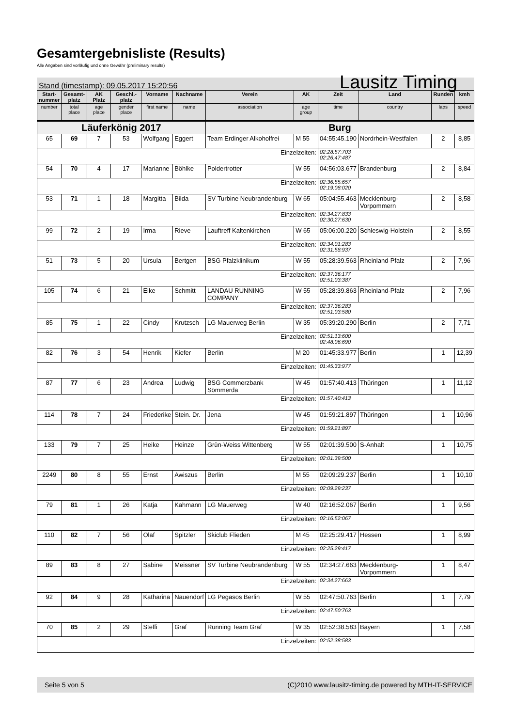Gesamtergebnisliste (Results)
Alle Angaben sind vorläufig und ohne Gewähr (preliminary results)
Stand (timestamp): 09.05.2017 15:20:56 Lausitz Timing
| Start- nummer | Gesamt- platz | AK Platz | Geschl.- platz | Vorname | Nachname | Verein | AK | Zeit | Land | Runden | kmh |
| --- | --- | --- | --- | --- | --- | --- | --- | --- | --- | --- | --- |
| number | total place | age place | gender place | first name | name | association | age group | time | country | laps | speed |
| Läuferkönig 2017 | | | | | | Burg | | | | | |
| 65 | 69 | 7 | 53 | Wolfgang | Eggert | Team Erdinger Alkoholfrei | M 55 | 04:55:45.190 | Nordrhein-Westfalen | 2 | 8,85 |
| Einzelzeiten: | | | | | | | | 02:28:57:703 02:26:47:487 | | | |
| 54 | 70 | 4 | 17 | Marianne | Böhlke | Poldertrotter | W 55 | 04:56:03.677 | Brandenburg | 2 | 8,84 |
| Einzelzeiten: | | | | | | | | 02:36:55:657 02:19:08:020 | | | |
| 53 | 71 | 1 | 18 | Margitta | Bilda | SV Turbine Neubrandenburg | W 65 | 05:04:55.463 | Mecklenburg-Vorpommern | 2 | 8,58 |
| Einzelzeiten: | | | | | | | | 02:34:27:833 02:30:27:630 | | | |
| 99 | 72 | 2 | 19 | Irma | Rieve | Lauftreff Kaltenkirchen | W 65 | 05:06:00.220 | Schleswig-Holstein | 2 | 8,55 |
| Einzelzeiten: | | | | | | | | 02:34:01:283 02:31:58:937 | | | |
| 51 | 73 | 5 | 20 | Ursula | Bertgen | BSG Pfalzklinikum | W 55 | 05:28:39.563 | Rheinland-Pfalz | 2 | 7,96 |
| Einzelzeiten: | | | | | | | | 02:37:36:177 02:51:03:387 | | | |
| 105 | 74 | 6 | 21 | Elke | Schmitt | LANDAU RUNNING COMPANY | W 55 | 05:28:39.863 | Rheinland-Pfalz | 2 | 7,96 |
| Einzelzeiten: | | | | | | | | 02:37:36:283 02:51:03:580 | | | |
| 85 | 75 | 1 | 22 | Cindy | Krutzsch | LG Mauerweg Berlin | W 35 | 05:39:20.290 | Berlin | 2 | 7,71 |
| Einzelzeiten: | | | | | | | | 02:51:13:600 02:48:06:690 | | | |
| 82 | 76 | 3 | 54 | Henrik | Kiefer | Berlin | M 20 | 01:45:33.977 | Berlin | 1 | 12,39 |
| Einzelzeiten: | | | | | | | | 01:45:33:977 | | | |
| 87 | 77 | 6 | 23 | Andrea | Ludwig | BSG Commerzbank Sömmerda | W 45 | 01:57:40.413 | Thüringen | 1 | 11,12 |
| Einzelzeiten: | | | | | | | | 01:57:40:413 | | | |
| 114 | 78 | 7 | 24 | Friederike | Stein. Dr. | Jena | W 45 | 01:59:21.897 | Thüringen | 1 | 10,96 |
| Einzelzeiten: | | | | | | | | 01:59:21:897 | | | |
| 133 | 79 | 7 | 25 | Heike | Heinze | Grün-Weiss Wittenberg | W 55 | 02:01:39.500 | S-Anhalt | 1 | 10,75 |
| Einzelzeiten: | | | | | | | | 02:01:39:500 | | | |
| 2249 | 80 | 8 | 55 | Ernst | Awiszus | Berlin | M 55 | 02:09:29.237 | Berlin | 1 | 10,10 |
| Einzelzeiten: | | | | | | | | 02:09:29:237 | | | |
| 79 | 81 | 1 | 26 | Katja | Kahmann | LG Mauerweg | W 40 | 02:16:52.067 | Berlin | 1 | 9,56 |
| Einzelzeiten: | | | | | | | | 02:16:52:067 | | | |
| 110 | 82 | 7 | 56 | Olaf | Spitzler | Skiclub Flieden | M 45 | 02:25:29.417 | Hessen | 1 | 8,99 |
| Einzelzeiten: | | | | | | | | 02:25:29:417 | | | |
| 89 | 83 | 8 | 27 | Sabine | Meissner | SV Turbine Neubrandenburg | W 55 | 02:34:27.663 | Mecklenburg-Vorpommern | 1 | 8,47 |
| Einzelzeiten: | | | | | | | | 02:34:27:663 | | | |
| 92 | 84 | 9 | 28 | Katharina | Nauendorf | LG Pegasos Berlin | W 55 | 02:47:50.763 | Berlin | 1 | 7,79 |
| Einzelzeiten: | | | | | | | | 02:47:50:763 | | | |
| 70 | 85 | 2 | 29 | Steffi | Graf | Running Team Graf | W 35 | 02:52:38.583 | Bayern | 1 | 7,58 |
| Einzelzeiten: | | | | | | | | 02:52:38:583 | | | |
Seite 5 von 5 (C)2010 www.lausitz-timing.de powered by MTH-IT-SERVICE